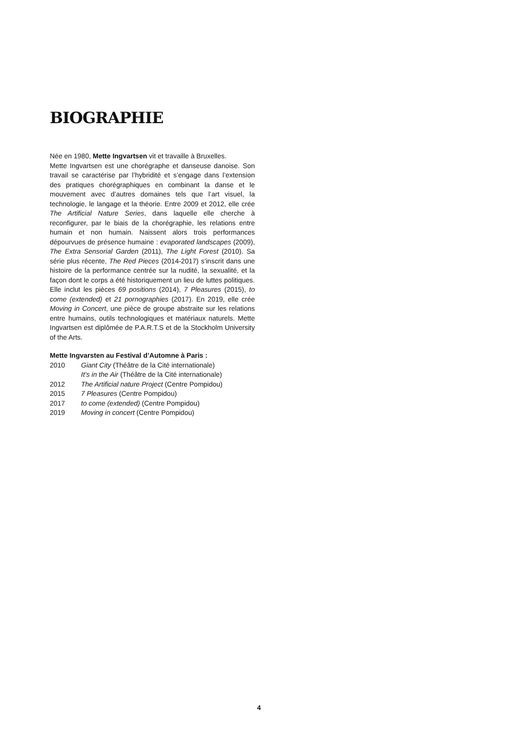BIOGRAPHIE
Née en 1980, Mette Ingvartsen vit et travaille à Bruxelles.
Mette Ingvartsen est une chorégraphe et danseuse danoise. Son travail se caractérise par l’hybridité et s’engage dans l’extension des pratiques chorégraphiques en combinant la danse et le mouvement avec d’autres domaines tels que l’art visuel, la technologie, le langage et la théorie. Entre 2009 et 2012, elle crée The Artificial Nature Series, dans laquelle elle cherche à reconfigurer, par le biais de la chorégraphie, les relations entre humain et non humain. Naissent alors trois performances dépourvues de présence humaine : evaporated landscapes (2009), The Extra Sensorial Garden (2011), The Light Forest (2010). Sa série plus récente, The Red Pieces (2014-2017) s’inscrit dans une histoire de la performance centrée sur la nudité, la sexualité, et la façon dont le corps a été historiquement un lieu de luttes politiques. Elle inclut les pièces 69 positions (2014), 7 Pleasures (2015), to come (extended) et 21 pornographies (2017). En 2019, elle crée Moving in Concert, une pièce de groupe abstraite sur les relations entre humains, outils technologiques et matériaux naturels. Mette Ingvartsen est diplômée de P.A.R.T.S et de la Stockholm University of the Arts.
Mette Ingvarsten au Festival d’Automne à Paris :
2010 Giant City (Théâtre de la Cité internationale)
It’s in the Air (Théâtre de la Cité internationale)
2012 The Artificial nature Project (Centre Pompidou)
2015 7 Pleasures (Centre Pompidou)
2017 to come (extended) (Centre Pompidou)
2019 Moving in concert (Centre Pompidou)
4